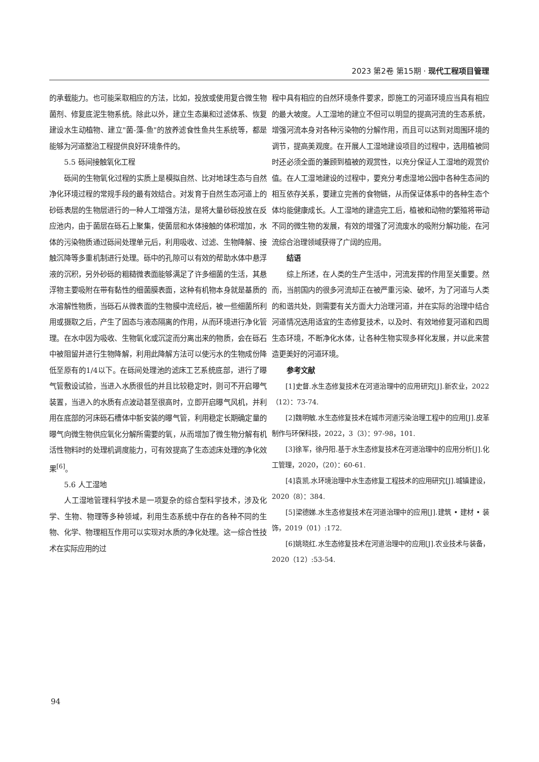2023 第2卷 第15期 · 现代工程项目管理
的承载能力。也可能采取相应的方法，比如，投放或使用复合微生物菌剂、修复底泥生物系统。除此以外，建立生态巢和过滤体系、恢复建设水生动植物、建立"菌-藻-鱼"的放养滤食性鱼共生系统等，都是能够为河道整治工程提供良好环境条件的。
5.5 砾间接触氧化工程
砾间的生物氧化过程的实质上是模拟自然、比对地球生态与自然净化环境过程的常规手段的最有效结合。对发育于自然生态河道上的砂砾表层的生物层进行的一种人工增强方法，是将大量砂砾投放在反应池内，由于菌层在砾石上聚集，使菌层和水体接触的体积增加，水体的污染物质通过砾间处理单元后，利用吸收、过滤、生物降解、接触沉降等多重机制进行处理。砾中的孔隙可以有效的帮助水体中悬浮液的沉积，另外砂砾的粗糙微表面能够满足了许多细菌的生活，其悬浮物主要吸附在带有黏性的细菌膜表面，这种有机物本身就是基质的水溶解性物质，当砾石从微表面的生物膜中流经后，被一些细菌所利用或摄取之后，产生了固态与液态隔离的作用，从而环境进行净化管理。在水中因为吸收、生物氧化或沉淀而分离出来的物质，会在砾石中被阻留并进行生物降解，利用此降解方法可以使污水的生物成份降低至原有的1/4以下。在砾间处理池的滤床工艺系统底部，进行了曝气管敷设试验，当进入水质很低的并且比较稳定时，则可不开启曝气装置，当进入的水质有点波动甚至很高时，立即开启曝气风机，并利用在底部的河床砾石槽体中新安装的曝气管，利用稳定长期确定量的曝气向微生物供应氧化分解所需要的氧，从而增加了微生物分解有机活性物料时的处理机调度能力，可有效提高了生态滤床处理的净化效果<sup>[6]</sup>。
5.6 人工湿地
人工湿地管理科学技术是一项复杂的综合型科学技术，涉及化学、生物、物理等多种领域，利用生态系统中存在的各种不同的生物、化学、物理相互作用可以实现对水质的净化处理。这一综合性技术在实际应用的过
程中具有相应的自然环境条件要求，即施工的河道环境应当具有相应的最大坡度。人工湿地的建立不但可以明显的提高河流的生态系统，增强河流本身对各种污染物的分解作用，而且可以达到对周围环境的调节，提高美观度。在开展人工湿地建设项目的过程中，选用植被同时还必须全面的兼顾到植被的观赏性，以充分保证人工湿地的观赏价值。在人工湿地建设的过程中，要充分考虑湿地公园中各种生态间的相互依存关系，要建立完善的食物链，从而保证体系中的各种生态个体均能健康成长。人工湿地的建造完工后，植被和动物的繁殖将带动不同的微生物的发展，有效的增强了河流废水的吸附分解功能，在河流综合治理领域获得了广阔的应用。
结语
综上所述，在人类的生产生活中，河流发挥的作用至关重要。然而，当前国内的很多河流却正在被严重污染、破坏，为了河道与人类的和谐共处，则需要有关方面大力治理河道，并在实际的治理中结合河道情况选用适宜的生态修复技术，以及时、有效地修复河道和四周生态环境，不断净化水体，让各种生物实现多样化发展，并以此来营造更美好的河道环境。
参考文献
[1]史督.水生态修复技术在河道治理中的应用研究[J].新农业，2022（12）：73-74.
[2]魏明敏.水生态修复技术在城市河道污染治理工程中的应用[J].皮革制作与环保科技，2022，3（3）：97-98，101.
[3]徐军，徐丹阳.基于水生态修复技术在河道治理中的应用分析[J].化工管理，2020，（20）：60-61.
[4]袁凯.水环境治理中水生态修复工程技术的应用研究[J].城镇建设，2020（8）：384.
[5]梁德娣.水生态修复技术在河道治理中的应用[J].建筑 • 建材 • 装饰，2019（01）:172.
[6]姚晓红.水生态修复技术在河道治理中的应用[J].农业技术与装备，2020（12）:53-54.
94